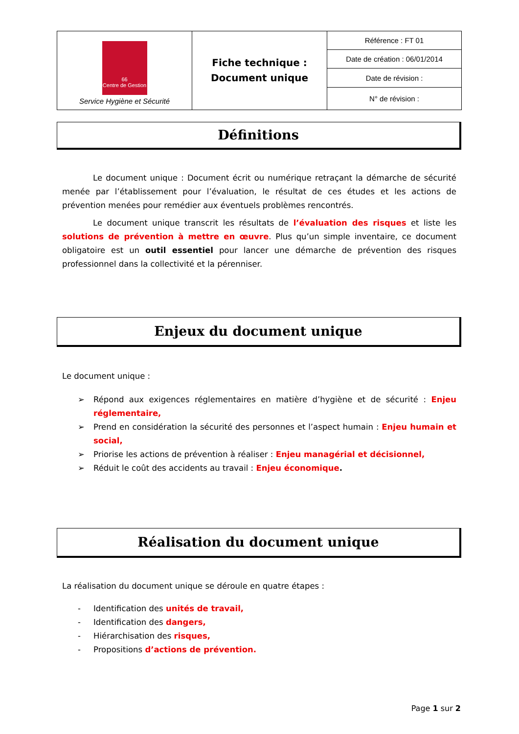| 66 Centre de Gestion Service Hygiène et Sécurité | Fiche technique : Document unique | Référence : FT 01 |
| | | Date de création : 06/01/2014 |
| | | Date de révision : |
| | | N° de révision : |
Définitions
Le document unique : Document écrit ou numérique retraçant la démarche de sécurité menée par l’établissement pour l’évaluation, le résultat de ces études et les actions de prévention menées pour remédier aux éventuels problèmes rencontrés.
Le document unique transcrit les résultats de l’évaluation des risques et liste les solutions de prévention à mettre en œuvre. Plus qu’un simple inventaire, ce document obligatoire est un outil essentiel pour lancer une démarche de prévention des risques professionnel dans la collectivité et la pérenniser.
Enjeux du document unique
Le document unique :
➢ Répond aux exigences réglementaires en matière d’hygiène et de sécurité : Enjeu réglementaire,
➢ Prend en considération la sécurité des personnes et l’aspect humain : Enjeu humain et social,
➢ Priorise les actions de prévention à réaliser : Enjeu managérial et décisionnel,
➢ Réduit le coût des accidents au travail : Enjeu économique.
Réalisation du document unique
La réalisation du document unique se déroule en quatre étapes :
- Identification des unités de travail,
- Identification des dangers,
- Hiérarchisation des risques,
- Propositions d’actions de prévention.
Page 1 sur 2